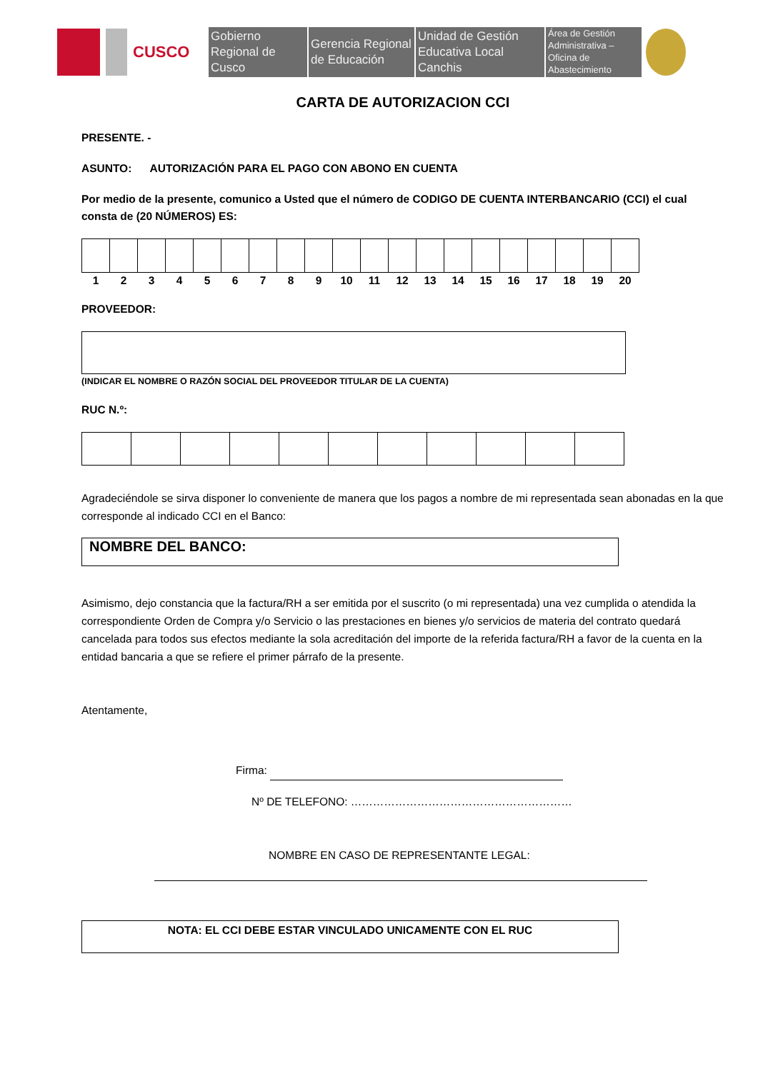CUSCO
Gobierno Regional de Cusco
Gerencia Regional de Educación
Unidad de Gestión Educativa Local Canchis
Área de Gestión Administrativa – Oficina de Abastecimiento
CARTA DE AUTORIZACION CCI
PRESENTE. -
ASUNTO: AUTORIZACIÓN PARA EL PAGO CON ABONO EN CUENTA
Por medio de la presente, comunico a Usted que el número de CODIGO DE CUENTA INTERBANCARIO (CCI) el cual consta de (20 NÚMEROS) ES:
| 1 | 2 | 3 | 4 | 5 | 6 | 7 | 8 | 9 | 10 | 11 | 12 | 13 | 14 | 15 | 16 | 17 | 18 | 19 | 20 |
PROVEEDOR:
(INDICAR EL NOMBRE O RAZÓN SOCIAL DEL PROVEEDOR TITULAR DE LA CUENTA)
RUC N.º:
Agradeciéndole se sirva disponer lo conveniente de manera que los pagos a nombre de mi representada sean abonadas en la que corresponde al indicado CCI en el Banco:
NOMBRE DEL BANCO:
Asimismo, dejo constancia que la factura/RH a ser emitida por el suscrito (o mi representada) una vez cumplida o atendida la correspondiente Orden de Compra y/o Servicio o las prestaciones en bienes y/o servicios de materia del contrato quedará cancelada para todos sus efectos mediante la sola acreditación del importe de la referida factura/RH a favor de la cuenta en la entidad bancaria a que se refiere el primer párrafo de la presente.
Atentamente,
Firma:
Nº DE TELEFONO: ……………………………………………………
NOMBRE EN CASO DE REPRESENTANTE LEGAL:
NOTA: EL CCI DEBE ESTAR VINCULADO UNICAMENTE CON EL RUC